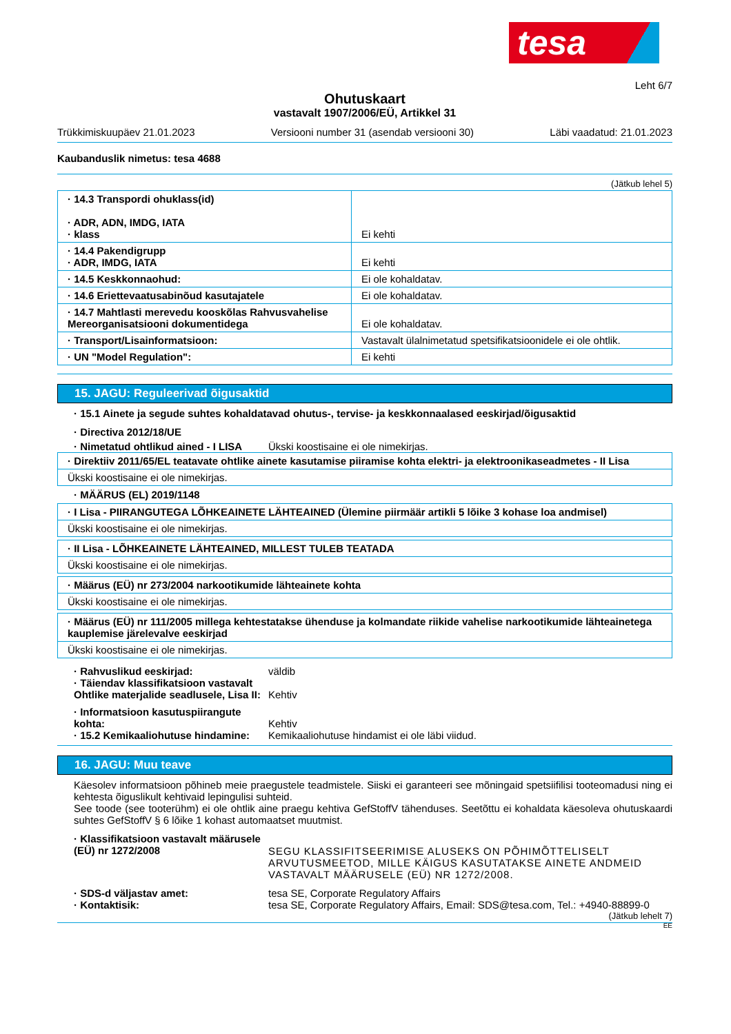tesa
Leht 6/7
Ohutuskaart
vastavalt 1907/2006/EÜ, Artikkel 31
Trükkimiskuupäev 21.01.2023 Versiooni number 31 (asendab versiooni 30) Läbi vaadatud: 21.01.2023
Kaubanduslik nimetus: tesa 4688
(Jätkub lehel 5)
| · 14.3 Transpordi ohuklass(id) · ADR, ADN, IMDG, IATA · klass | Ei kehti |
| · 14.4 Pakendigrupp · ADR, IMDG, IATA | Ei kehti |
| · 14.5 Keskkonnaohud: | Ei ole kohaldatav. |
| · 14.6 Eriettevaatusabinõud kasutajatele | Ei ole kohaldatav. |
| · 14.7 Mahtlasti merevedu kooskõlas Rahvusvahelise Mereorganisatsiooni dokumentidega | Ei ole kohaldatav. |
| · Transport/Lisainformatsioon: | Vastavalt ülalnimetatud spetsifikatsioonidele ei ole ohtlik. |
| · UN "Model Regulation": | Ei kehti |
15. JAGU: Reguleerivad õigusaktid
· 15.1 Ainete ja segude suhtes kohaldatavad ohutus-, tervise- ja keskkonnaalased eeskirjad/õigusaktid
· Directiva 2012/18/UE
· Nimetatud ohtlikud ained - I LISA Ükski koostisaine ei ole nimekirjas.
| · Direktiiv 2011/65/EL teatavate ohtlike ainete kasutamise piiramise kohta elektri- ja elektroonikaseadmetes - II Lisa |
| Ükski koostisaine ei ole nimekirjas. |
· MÄÄRUS (EL) 2019/1148
| · I Lisa - PIIRANGUTEGA LÕHKEAINETE LÄHTEAINED (Ülemine piirmäär artikli 5 lõike 3 kohase loa andmisel) |
| Ükski koostisaine ei ole nimekirjas. |
| · II Lisa - LÕHKEAINETE LÄHTEAINED, MILLEST TULEB TEATADA |
| Ükski koostisaine ei ole nimekirjas. |
| · Määrus (EÜ) nr 273/2004 narkootikumide lähteainete kohta |
| Ükski koostisaine ei ole nimekirjas. |
| · Määrus (EÜ) nr 111/2005 millega kehtestatakse ühenduse ja kolmandate riikide vahelise narkootikumide lähteainetega kauplemise järelevalve eeskirjad |
| Ükski koostisaine ei ole nimekirjas. |
· Rahvuslikud eeskirjad: väldib
· Täiendav klassifikatsioon vastavalt Ohtlike materjalide seadlusele, Lisa II: Kehtiv
· Informatsioon kasutuspiirangute kohta: Kehtiv
· 15.2 Kemikaaliohutuse hindamine: Kemikaaliohutuse hindamist ei ole läbi viidud.
16. JAGU: Muu teave
Käesolev informatsioon põhineb meie praegustele teadmistele. Siiski ei garanteeri see mõningaid spetsiifilisi tooteomadusi ning ei kehtesta õiguslikult kehtivaid lepingulisi suhteid.
See toode (see tooterühm) ei ole ohtlik aine praegu kehtiva GefStoffV tähenduses. Seetõttu ei kohaldata käesoleva ohutuskaardi suhtes GefStoffV § 6 lõike 1 kohast automaatset muutmist.
· Klassifikatsioon vastavalt määrusele (EÜ) nr 1272/2008 SEGU KLASSIFITSEERIMISE ALUSEKS ON PÕHIMÕTTELISELT ARVUTUSMEETOD, MILLE KÄIGUS KASUTATAKSE AINETE ANDMEID VASTAVALT MÄÄRUSELE (EÜ) NR 1272/2008.
· SDS-d väljastav amet: tesa SE, Corporate Regulatory Affairs
· Kontaktisik: tesa SE, Corporate Regulatory Affairs, Email: SDS@tesa.com, Tel.: +4940-88899-0
(Jätkub lehelt 7)
EE